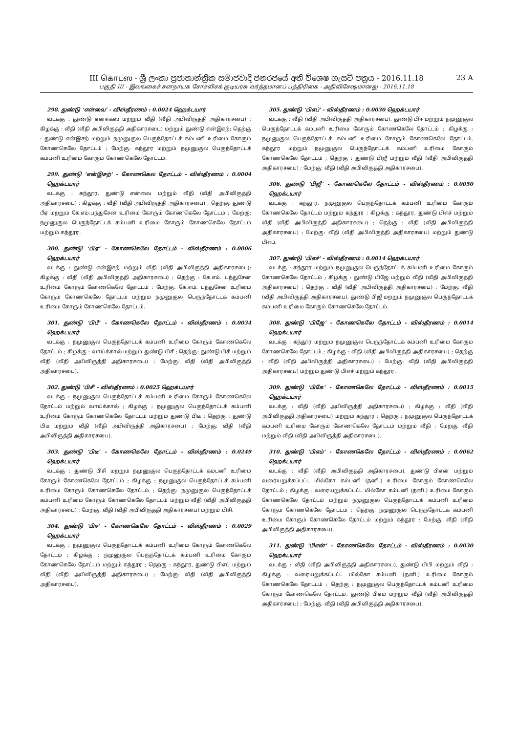III கொடஸ - ශ්‍රී ලංකා ප්‍රජාතාන්ත්‍රික සමාජවාදී ජනරජයේ අති විශෙෂ ගැසට් පත්‍රය - 2016.11.18
23 A
பகுதி III - இலங்கைச் சனநாயக சோசலிசக் குடியரசு வர்த்தமானப் பத்திரிகை - அதிவிசேஷமானது - 2016.11.18
298. துண்டு ‘என்வை’ - விஸ்தீரணம் : 0.0024 ஹெக்டயார்
வடக்கு : துண்டு என்எக்ஸ் மற்றும் வீதி (வீதி அபிவிருத்தி அதிகாரசபை) ; கிழக்கு : வீதி (வீதி அபிவிருத்தி அதிகாரசபை) மற்றும் துண்டு என்இசற்; தெற்கு : துண்டு என்இசற் மற்றும் நமுனுகுல பெருந்தோட்டக் கம்பனி உரிமை கோரும் கோணகெலே தோட்டம் ; மேற்கு: கந்தூர மற்றும் நமுனுகுல பெருந்தோட்டக் கம்பனி உரிமை கோரும் கோணகெலே தோட்டம்.
299. துண்டு ‘என்இசற்’ - கோணகெல தோட்டம் - விஸ்தீரணம் : 0.0004 ஹெக்டயார்
வடக்கு : கந்தூர, துண்டு என்வை மற்றும் வீதி (வீதி அபிவிருத்தி அதிகாரசபை) ; கிழக்கு : வீதி (வீதி அபிவிருத்தி அதிகாரசபை) ; தெற்கு: துண்டு பீஏ மற்றும் கே.எம்.பந்துசேன உரிமை கோரும் கோணகெலே தோட்டம் ; மேற்கு: நமுனுகுல பெருந்தோட்டக் கம்பனி உரிமை கோரும் கோணகெலே தோட்டம் மற்றும் கந்தூர.
300. துண்டு ‘பிஏ’ - கோணகெலே தோட்டம் - விஸ்தீரணம் : 0.0006 ஹெக்டயார்
வடக்கு : துண்டு என்இசற் மற்றும் வீதி (வீதி அபிவிருத்தி அதிகாரசபை); கிழக்கு : வீதி (வீதி அபிவிருத்தி அதிகாரசபை) ; தெற்கு : கே.எம். பந்துசேன உரிமை கோரும் கோணகெலே தோட்டம் ; மேற்கு: கே.எம். பந்துசேன உரிமை கோரும் கோணகெலே தோட்டம் மற்றும் நமுனுகுல பெருந்தோட்டக் கம்பனி உரிமை கோரும் கோணகெலே தோட்டம்.
301. துண்டு ‘பிபீ’ - கோணகெலே தோட்டம் - விஸ்தீரணம் : 0.0034 ஹெக்டயார்
வடக்கு : நமுனுகுல பெருந்தோட்டக் கம்பனி உரிமை கோரும் கோணகெலே தோட்டம் ; கிழக்கு : வாய்க்கால் மற்றும் துண்டு பிசீ ; தெற்கு: துண்டு பிசீ மற்றும் வீதி (வீதி அபிவிருத்தி அதிகாரசபை) ; மேற்கு: வீதி (வீதி அபிவிருத்தி அதிகாரசபை).
302. துண்டு ‘பிசீ’ - விஸ்தீரணம் : 0.0025 ஹெக்டயார்
வடக்கு : நமுனுகுல பெருந்தோட்டக் கம்பனி உரிமை கோரும் கோணகெலே தோட்டம் மற்றும் வாய்க்கால் ; கிழக்கு : நமுனுகுல பெருந்தோட்டக் கம்பனி உரிமை கோரும் கோணகெலே தோட்டம் மற்றும் துண்டு பிடீ ; தெற்கு : துண்டு பிடீ மற்றும் வீதி (வீதி அபிவிருத்தி அதிகாரசபை) ; மேற்கு: வீதி (வீதி அபிவிருத்தி அதிகாரசபை).
303. துண்டு ‘பிடீ’ - கோணகெலே தோட்டம் - விஸ்தீரணம் : 0.0249 ஹெக்டயார்
வடக்கு : துண்டு பிசி மற்றும் நமுனுகுல பெருந்தோட்டக் கம்பனி உரிமை கோரும் கோணகெலே தோட்டம் ; கிழக்கு : நமுனுகுல பெருந்தோட்டக் கம்பனி உரிமை கோரும் கோணகெலே தோட்டம் ; தெற்கு: நமுனுகுல பெருந்தோட்டக் கம்பனி உரிமை கோரும் கோணகெலே தோட்டம் மற்றும் வீதி (வீதி அபிவிருத்தி அதிகாரசபை) ; மேற்கு: வீதி (வீதி அபிவிருத்தி அதிகாரசபை) மற்றும் பிசி.
304. துண்டு ‘பிஈ’ - கோணகெலே தோட்டம் - விஸ்தீரணம் : 0.0029 ஹெக்டயார்
வடக்கு : நமுனுகுல பெருந்தோட்டக் கம்பனி உரிமை கோரும் கோணகெலே தோட்டம் ; கிழக்கு : நமுனுகுல பெருந்தோட்டக் கம்பனி உரிமை கோரும் கோணகெலே தோட்டம் மற்றும் கந்தூர ; தெற்கு : கந்தூர, துண்டு பிஎப் மற்றும் வீதி (வீதி அபிவிருத்தி அதிகாரசபை) ; மேற்கு: வீதி (வீதி அபிவிருத்தி அதிகாரசபை).
305. துண்டு ‘பிஎப்’ - விஸ்தீரணம் : 0.0030 ஹெக்டயார்
வடக்கு : வீதி (வீதி அபிவிருத்தி அதிகாரசபை), துண்டு பிஈ மற்றும் நமுனுகுல பெருந்தோட்டக் கம்பனி உரிமை கோரும் கோணகெலே தோட்டம் ; கிழக்கு : நமுனுகுல பெருந்தோட்டக் கம்பனி உரிமை கோரும் கோணகெலே தோட்டம், கந்தூர மற்றும் நமுனுகுல பெருந்தோட்டக் கம்பனி உரிமை கோரும் கோணகெலே தோட்டம் ; தெற்கு : துண்டு பிஜீ மற்றும் வீதி (வீதி அபிவிருத்தி அதிகாரசபை) ; மேற்கு: வீதி (வீதி அபிவிருத்தி அதிகாரசபை).
306. துண்டு ‘பிஜீ’ - கோணகெலே தோட்டம் - விஸ்தீரணம் : 0.0050 ஹெக்டயார்
வடக்கு : கந்தூர, நமுனுகுல பெருந்தோட்டக் கம்பனி உரிமை கோரும் கோணகெலே தோட்டம் மற்றும் கந்தூர ; கிழக்கு : கந்தூர, துண்டு பிஎச் மற்றும் வீதி (வீதி அபிவிருத்தி அதிகாரசபை) ; தெற்கு : வீதி (வீதி அபிவிருத்தி அதிகாரசபை) ; மேற்கு: வீதி (வீதி அபிவிருத்தி அதிகாரசபை) மற்றும் துண்டு பிஎப்.
307. துண்டு ‘பிஎச்’ - விஸ்தீரணம் : 0.0014 ஹெக்டயார்
வடக்கு : கந்தூர மற்றும் நமுனுகுல பெருந்தோட்டக் கம்பனி உரிமை கோரும் கோணகெலே தோட்டம் ; கிழக்கு : துண்டு பிஜே மற்றும் வீதி (வீதி அபிவிருத்தி அதிகாரசபை) ; தெற்கு : வீதி (வீதி அபிவிருத்தி அதிகாரசபை) ; மேற்கு: வீதி (வீதி அபிவிருத்தி அதிகாரசபை), துண்டு பிஜீ மற்றும் நமுனுகுல பெருந்தோட்டக் கம்பனி உரிமை கோரும் கோணகெலே தோட்டம்.
308. துண்டு ‘பிஜே’ - கோணகெலே தோட்டம் - விஸ்தீரணம் : 0.0014 ஹெக்டயார்
வடக்கு : கந்தூர மற்றும் நமுனுகுல பெருந்தோட்டக் கம்பனி உரிமை கோரும் கோணகெலே தோட்டம் ; கிழக்கு : வீதி (வீதி அபிவிருத்தி அதிகாரசபை) ; தெற்கு : வீதி (வீதி அபிவிருத்தி அதிகாரசபை) ; மேற்கு: வீதி (வீதி அபிவிருத்தி அதிகாரசபை) மற்றும் துண்டு பிஎச் மற்றும் கந்தூர.
309. துண்டு ‘பிகே’ - கோணகெலே தோட்டம் - விஸ்தீரணம் : 0.0015 ஹெக்டயார்
வடக்கு : வீதி (வீதி அபிவிருத்தி அதிகாரசபை) ; கிழக்கு : வீதி (வீதி அபிவிருத்தி அதிகாரசபை) மற்றும் கந்தூர ; தெற்கு : நமுனுகுல பெருந்தோட்டக் கம்பனி உரிமை கோரும் கோணகெலே தோட்டம் மற்றும் வீதி ; மேற்கு: வீதி மற்றும் வீதி (வீதி அபிவிருத்தி அதிகாரசபை).
310. துண்டு ‘பிஎம்’ - கோணகெலே தோட்டம் - விஸ்தீரணம் : 0.0062 ஹெக்டயார்
வடக்கு : வீதி (வீதி அபிவிருத்தி அதிகாரசபை), துண்டு பிஎன் மற்றும் வரையறுக்கப்பட்ட மில்கோ கம்பனி (தனி.) உரிமை கோரும் கோணகெலே தோட்டம் ; கிழக்கு : வரையறுக்கப்பட்ட மில்கோ கம்பனி (தனி.) உரிமை கோரும் கோணகெலே தோட்டம் மற்றும் நமுனுகுல பெருந்தோட்டக் கம்பனி உரிமை கோரும் கோணகெலே தோட்டம் ; தெற்கு: நமுனுகுல பெருந்தோட்டக் கம்பனி உரிமை கோரும் கோணகெலே தோட்டம் மற்றும் கந்தூர ; மேற்கு: வீதி (வீதி அபிவிருத்தி அதிகாரசபை).
311. துண்டு ‘பிஎன்’ - கோணகெலே தோட்டம் - விஸ்தீரணம் : 0.0030 ஹெக்டயார்
வடக்கு : வீதி (வீதி அபிவிருத்தி அதிகாரசபை), துண்டு பிபி மற்றும் வீதி ; கிழக்கு : வரையறுக்கப்பட்ட மில்கோ கம்பனி (தனி.) உரிமை கோரும் கோணகெலே தோட்டம் ; தெற்கு : நமுனுகுல பெருந்தோட்டக் கம்பனி உரிமை கோரும் கோணகெலே தோட்டம், துண்டு பிஎம் மற்றும் வீதி (வீதி அபிவிருத்தி அதிகாரசபை) ; மேற்கு: வீதி (வீதி அபிவிருத்தி அதிகாரசபை).